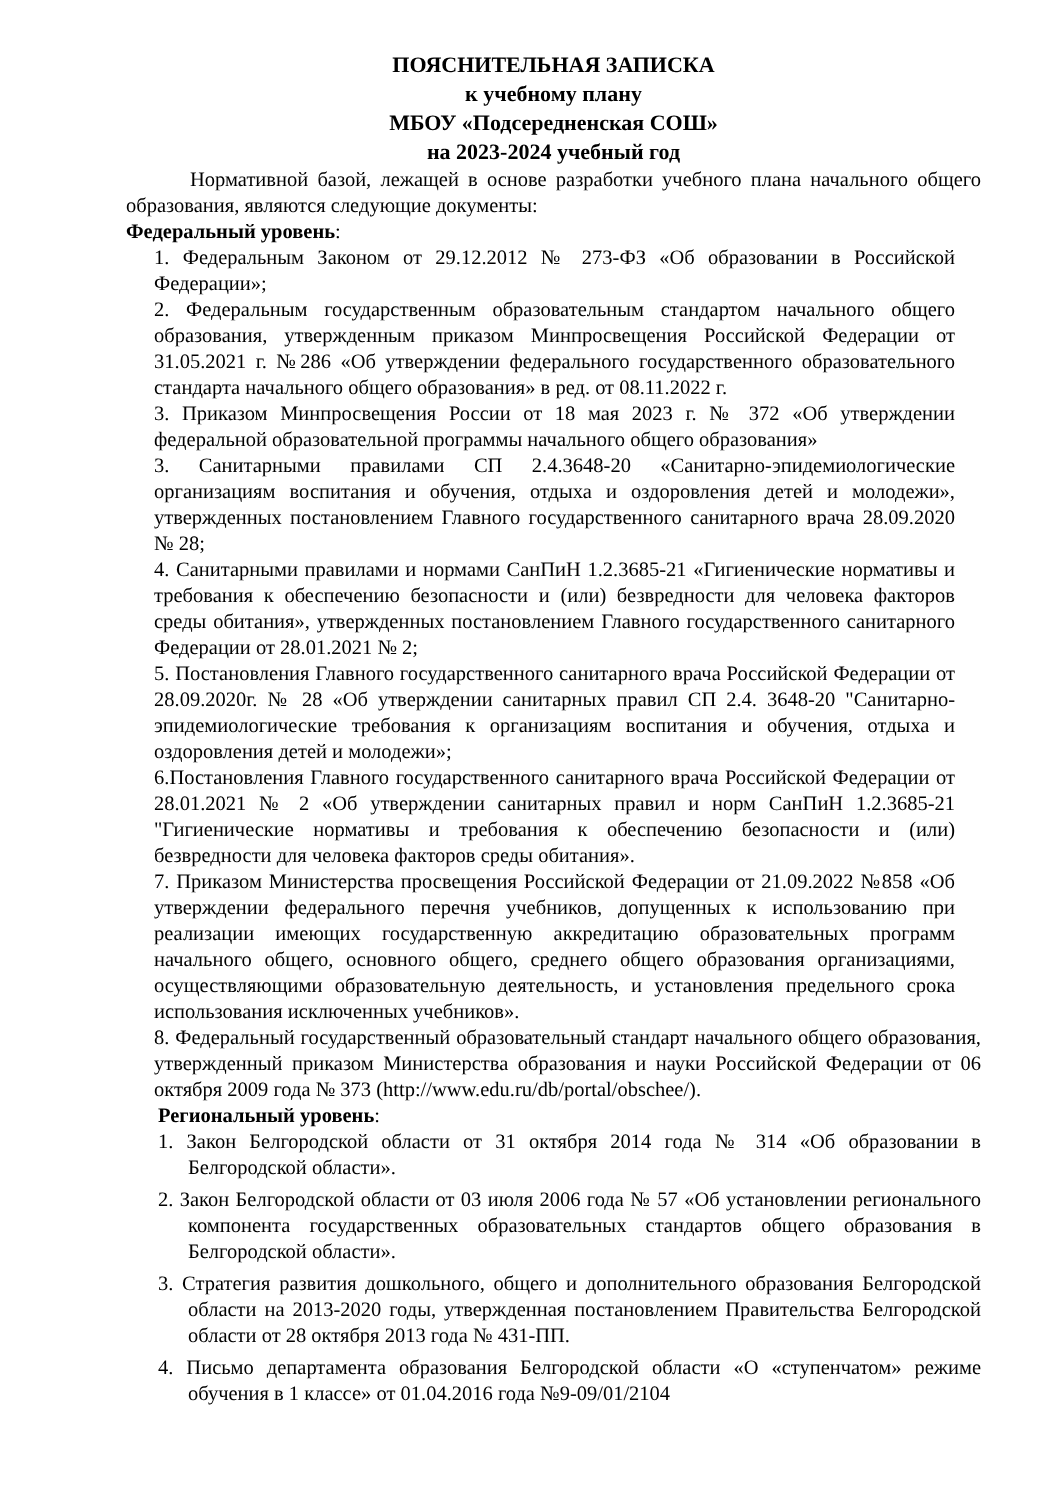ПОЯСНИТЕЛЬНАЯ ЗАПИСКА
к учебному плану
МБОУ «Подсередненская СОШ»
на 2023-2024 учебный год
Нормативной базой, лежащей в основе разработки учебного плана начального общего образования, являются следующие документы:
Федеральный уровень:
1. Федеральным Законом от 29.12.2012 № 273-ФЗ «Об образовании в Российской Федерации»;
2. Федеральным государственным образовательным стандартом начального общего образования, утвержденным приказом Минпросвещения Российской Федерации от 31.05.2021 г. №286 «Об утверждении федерального государственного образовательного стандарта начального общего образования» в ред. от 08.11.2022 г.
3. Приказом Минпросвещения России от 18 мая 2023 г. № 372 «Об утверждении федеральной образовательной программы начального общего образования»
3. Санитарными правилами СП 2.4.3648-20 «Санитарно-эпидемиологические организациям воспитания и обучения, отдыха и оздоровления детей и молодежи», утвержденных постановлением Главного государственного санитарного врача 28.09.2020 № 28;
4. Санитарными правилами и нормами СанПиН 1.2.3685-21 «Гигиенические нормативы и требования к обеспечению безопасности и (или) безвредности для человека факторов среды обитания», утвержденных постановлением Главного государственного санитарного Федерации от 28.01.2021 № 2;
5. Постановления Главного государственного санитарного врача Российской Федерации от 28.09.2020г. № 28 «Об утверждении санитарных правил СП 2.4. 3648-20 "Санитарно-эпидемиологические требования к организациям воспитания и обучения, отдыха и оздоровления детей и молодежи»;
6.Постановления Главного государственного санитарного врача Российской Федерации от 28.01.2021 № 2 «Об утверждении санитарных правил и норм СанПиН 1.2.3685-21 "Гигиенические нормативы и требования к обеспечению безопасности и (или) безвредности для человека факторов среды обитания».
7. Приказом Министерства просвещения Российской Федерации от 21.09.2022 №858 «Об утверждении федерального перечня учебников, допущенных к использованию при реализации имеющих государственную аккредитацию образовательных программ начального общего, основного общего, среднего общего образования организациями, осуществляющими образовательную деятельность, и установления предельного срока использования исключенных учебников».
8. Федеральный государственный образовательный стандарт начального общего образования, утвержденный приказом Министерства образования и науки Российской Федерации от 06 октября 2009 года № 373 (http://www.edu.ru/db/portal/obschee/).
Региональный уровень:
1. Закон Белгородской области от 31 октября 2014 года № 314 «Об образовании в Белгородской области».
2. Закон Белгородской области от 03 июля 2006 года № 57 «Об установлении регионального компонента государственных образовательных стандартов общего образования в Белгородской области».
3. Стратегия развития дошкольного, общего и дополнительного образования Белгородской области на 2013-2020 годы, утвержденная постановлением Правительства Белгородской области от 28 октября 2013 года № 431-ПП.
4. Письмо департамента образования Белгородской области «О «ступенчатом» режиме обучения в 1 классе» от 01.04.2016 года №9-09/01/2104